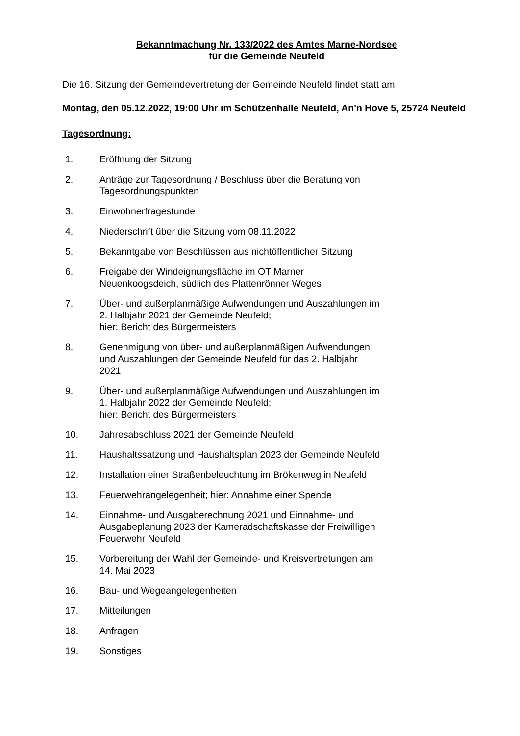Bekanntmachung Nr. 133/2022 des Amtes Marne-Nordsee
für die Gemeinde Neufeld
Die 16. Sitzung der Gemeindevertretung der Gemeinde Neufeld findet statt am
Montag, den 05.12.2022, 19:00 Uhr im Schützenhalle Neufeld, An'n Hove 5, 25724 Neufeld
Tagesordnung:
1. Eröffnung der Sitzung
2. Anträge zur Tagesordnung / Beschluss über die Beratung von Tagesordnungspunkten
3. Einwohnerfragestunde
4. Niederschrift über die Sitzung vom 08.11.2022
5. Bekanntgabe von Beschlüssen aus nichtöffentlicher Sitzung
6. Freigabe der Windeignungsfläche im OT Marner
Neuenkoogsdeich, südlich des Plattenrönner Weges
7. Über- und außerplanmäßige Aufwendungen und Auszahlungen im
2. Halbjahr 2021 der Gemeinde Neufeld;
hier: Bericht des Bürgermeisters
8. Genehmigung von über- und außerplanmäßigen Aufwendungen
und Auszahlungen der Gemeinde Neufeld für das 2. Halbjahr
2021
9. Über- und außerplanmäßige Aufwendungen und Auszahlungen im
1. Halbjahr 2022 der Gemeinde Neufeld;
hier: Bericht des Bürgermeisters
10. Jahresabschluss 2021 der Gemeinde Neufeld
11. Haushaltssatzung und Haushaltsplan 2023 der Gemeinde Neufeld
12. Installation einer Straßenbeleuchtung im Brökenweg in Neufeld
13. Feuerwehrangelegenheit; hier: Annahme einer Spende
14. Einnahme- und Ausgaberechnung 2021 und Einnahme- und
Ausgabeplanung 2023 der Kameradschaftskasse der Freiwilligen
Feuerwehr Neufeld
15. Vorbereitung der Wahl der Gemeinde- und Kreisvertretungen am
14. Mai 2023
16. Bau- und Wegeangelegenheiten
17. Mitteilungen
18. Anfragen
19. Sonstiges